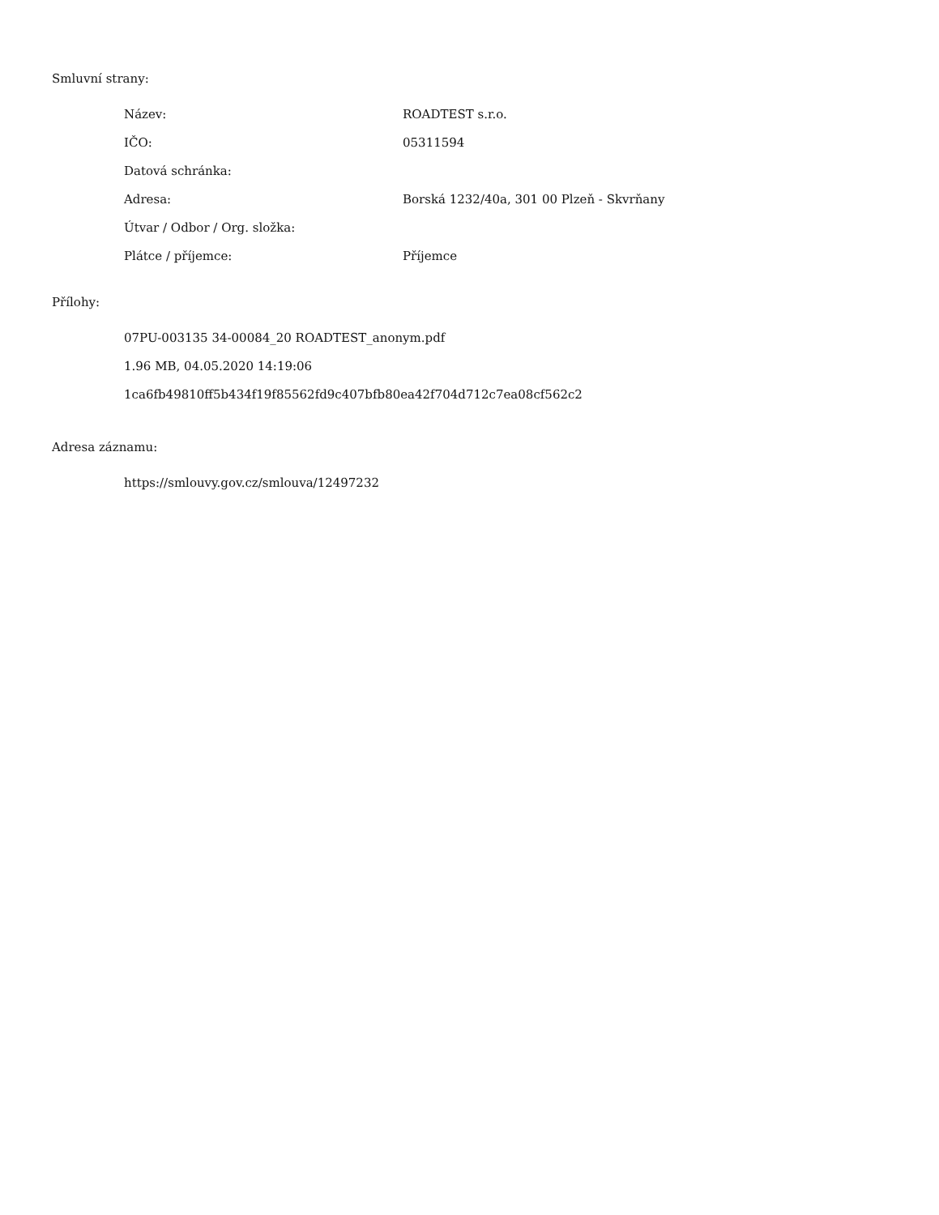Smluvní strany:
| Název: | ROADTEST s.r.o. |
| IČO: | 05311594 |
| Datová schránka: | |
| Adresa: | Borská 1232/40a, 301 00 Plzeň - Skvrňany |
| Útvar / Odbor / Org. složka: | |
| Plátce / příjemce: | Příjemce |
Přílohy:
07PU-003135 34-00084_20 ROADTEST_anonym.pdf
1.96 MB, 04.05.2020 14:19:06
1ca6fb49810ff5b434f19f85562fd9c407bfb80ea42f704d712c7ea08cf562c2
Adresa záznamu:
https://smlouvy.gov.cz/smlouva/12497232